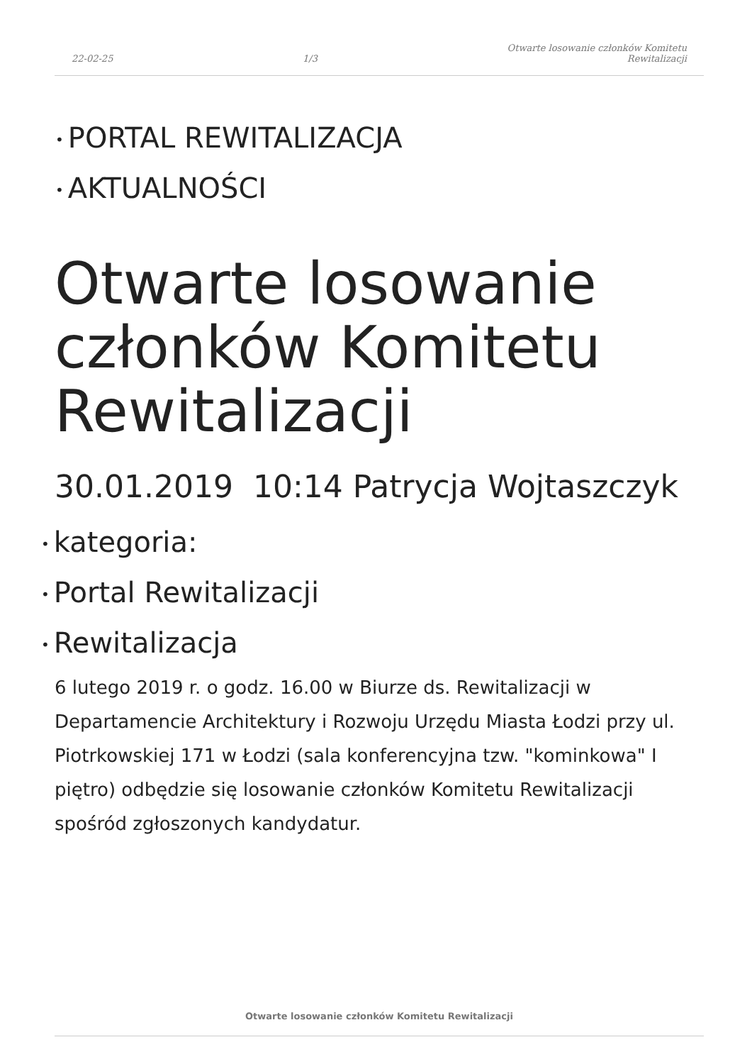22-02-25 1/3 Otwarte losowanie członków Komitetu
Rewitalizacji
• PORTAL REWITALIZACJA
• AKTUALNOŚCI
Otwarte losowanie członków Komitetu Rewitalizacji
30.01.2019 10:14 Patrycja Wojtaszczyk
• kategoria:
• Portal Rewitalizacji
• Rewitalizacja
6 lutego 2019 r. o godz. 16.00 w Biurze ds. Rewitalizacji w Departamencie Architektury i Rozwoju Urzędu Miasta Łodzi przy ul. Piotrkowskiej 171 w Łodzi (sala konferencyjna tzw. "kominkowa" I piętro) odbędzie się losowanie członków Komitetu Rewitalizacji spośród zgłoszonych kandydatur.
Otwarte losowanie członków Komitetu Rewitalizacji